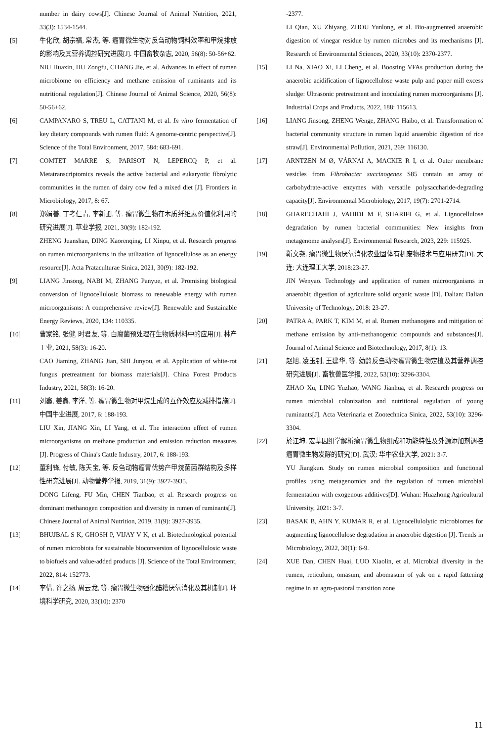number in dairy cows[J]. Chinese Journal of Animal Nutrition, 2021, 33(3): 1534-1544.
[5] 牛化欣, 胡宗福, 常杰, 等. 瘤胃微生物对反刍动物饲料效率和甲烷排放的影响及其营养调控研究进展[J]. 中国畜牧杂志, 2020, 56(8): 50-56+62.
NIU Huaxin, HU Zongfu, CHANG Jie, et al. Advances in effect of rumen microbiome on efficiency and methane emission of ruminants and its nutritional regulation[J]. Chinese Journal of Animal Science, 2020, 56(8): 50-56+62.
[6] CAMPANARO S, TREU L, CATTANI M, et al. In vitro fermentation of key dietary compounds with rumen fluid: A genome-centric perspective[J]. Science of the Total Environment, 2017, 584: 683-691.
[7] COMTET MARRE S, PARISOT N, LEPERCQ P, et al. Metatranscriptomics reveals the active bacterial and eukaryotic fibrolytic communities in the rumen of dairy cow fed a mixed diet [J]. Frontiers in Microbiology, 2017, 8: 67.
[8] 郑娟善, 丁考仁青, 李新圃, 等. 瘤胃微生物在木质纤维素价值化利用的研究进展[J]. 草业学报, 2021, 30(9): 182-192.
ZHENG Juanshan, DING Kaorenqing, LI Xinpu, et al. Research progress on rumen microorganisms in the utilization of lignocellulose as an energy resource[J]. Acta Prataculturae Sinica, 2021, 30(9): 182-192.
[9] LIANG Jinsong, NABI M, ZHANG Panyue, et al. Promising biological conversion of lignocellulosic biomass to renewable energy with rumen microorganisms: A comprehensive review[J]. Renewable and Sustainable Energy Reviews, 2020, 134: 110335.
[10] 曹家铭, 张健, 时君友, 等. 白腐菌预处理在生物质材料中的应用[J]. 林产工业, 2021, 58(3): 16-20.
CAO Jiaming, ZHANG Jian, SHI Junyou, et al. Application of white-rot fungus pretreatment for biomass materials[J]. China Forest Products Industry, 2021, 58(3): 16-20.
[11] 刘鑫, 姜鑫, 李洋, 等. 瘤胃微生物对甲烷生成的互作效应及减排措施[J]. 中国牛业进展, 2017, 6: 188-193.
LIU Xin, JIANG Xin, LI Yang, et al. The interaction effect of rumen microorganisms on methane production and emission reduction measures [J]. Progress of China's Cattle Industry, 2017, 6: 188-193.
[12] 董利锋, 付敏, 陈天宝, 等. 反刍动物瘤胃优势产甲烷菌菌群结构及多样性研究进展[J]. 动物营养学报, 2019, 31(9): 3927-3935.
DONG Lifeng, FU Min, CHEN Tianbao, et al. Research progress on dominant methanogen composition and diversity in rumen of ruminants[J]. Chinese Journal of Animal Nutrition, 2019, 31(9): 3927-3935.
[13] BHUJBAL S K, GHOSH P, VIJAY V K, et al. Biotechnological potential of rumen microbiota for sustainable bioconversion of lignocellulosic waste to biofuels and value-added products [J]. Science of the Total Environment, 2022, 814: 152773.
[14] 李倩, 许之扬, 周云龙, 等. 瘤胃微生物强化醋糟厌氧消化及其机制[J]. 环境科学研究, 2020, 33(10): 2370
-2377.
LI Qian, XU Zhiyang, ZHOU Yunlong, et al. Bio-augmented anaerobic digestion of vinegar residue by rumen microbes and its mechanisms [J]. Research of Environmental Sciences, 2020, 33(10): 2370-2377.
[15] LI Na, XIAO Xi, LI Cheng, et al. Boosting VFAs production during the anaerobic acidification of lignocellulose waste pulp and paper mill excess sludge: Ultrasonic pretreatment and inoculating rumen microorganisms [J]. Industrial Crops and Products, 2022, 188: 115613.
[16] LIANG Jinsong, ZHENG Wenge, ZHANG Haibo, et al. Transformation of bacterial community structure in rumen liquid anaerobic digestion of rice straw[J]. Environmental Pollution, 2021, 269: 116130.
[17] ARNTZEN M Ø, VÁRNAI A, MACKIE R I, et al. Outer membrane vesicles from Fibrobacter succinogenes S85 contain an array of carbohydrate-active enzymes with versatile polysaccharide-degrading capacity[J]. Environmental Microbiology, 2017, 19(7): 2701-2714.
[18] GHARECHAHI J, VAHIDI M F, SHARIFI G, et al. Lignocellulose degradation by rumen bacterial communities: New insights from metagenome analyses[J]. Environmental Research, 2023, 229: 115925.
[19] 靳文尧. 瘤胃微生物厌氧消化农业固体有机废物技术与应用研究[D]. 大连: 大连理工大学, 2018:23-27.
JIN Wenyao. Technology and application of rumen microorganisms in anaerobic digestion of agriculture solid organic waste [D]. Dalian: Dalian University of Technology, 2018: 23-27.
[20] PATRA A, PARK T, KIM M, et al. Rumen methanogens and mitigation of methane emission by anti-methanogenic compounds and substances[J]. Journal of Animal Science and Biotechnology, 2017, 8(1): 13.
[21] 赵旭, 凌玉钊, 王建华, 等. 幼龄反刍动物瘤胃微生物定植及其营养调控研究进展[J]. 畜牧兽医学报, 2022, 53(10): 3296-3304.
ZHAO Xu, LING Yuzhao, WANG Jianhua, et al. Research progress on rumen microbial colonization and nutritional regulation of young ruminants[J]. Acta Veterinaria et Zootechnica Sinica, 2022, 53(10): 3296-3304.
[22] 於江坤. 宏基因组学解析瘤胃微生物组成和功能特性及外源添加剂调控瘤胃微生物发酵的研究[D]. 武汉: 华中农业大学, 2021: 3-7.
YU Jiangkun. Study on rumen microbial composition and functional profiles using metagenomics and the regulation of rumen microbial fermentation with exogenous additives[D]. Wuhan: Huazhong Agricultural University, 2021: 3-7.
[23] BASAK B, AHN Y, KUMAR R, et al. Lignocellulolytic microbiomes for augmenting lignocellulose degradation in anaerobic digestion [J]. Trends in Microbiology, 2022, 30(1): 6-9.
[24] XUE Dan, CHEN Huai, LUO Xiaolin, et al. Microbial diversity in the rumen, reticulum, omasum, and abomasum of yak on a rapid fattening regime in an agro-pastoral transition zone
11